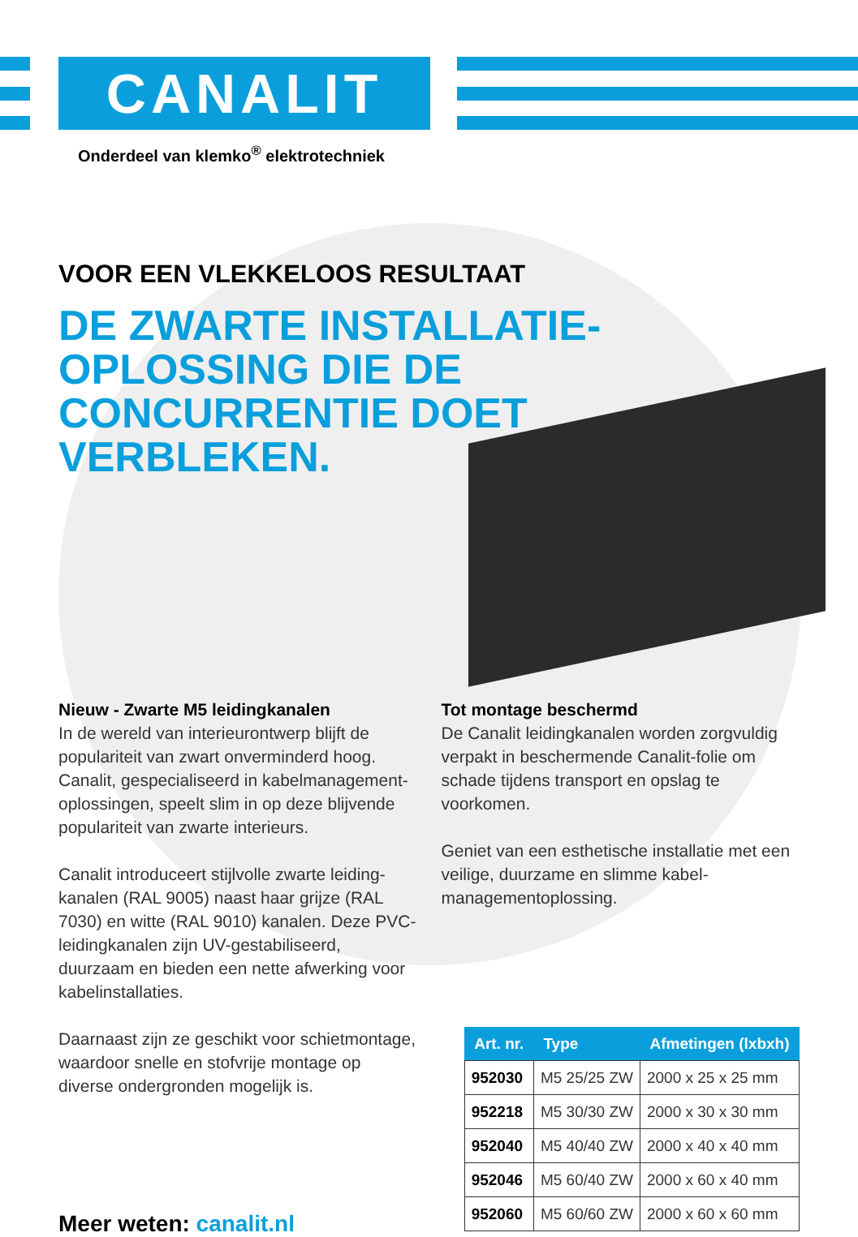CANALIT
Onderdeel van klemko<sup>®</sup> elektrotechniek
VOOR EEN VLEKKELOOS RESULTAAT
DE ZWARTE INSTALLATIE-OPLOSSING DIE DE CONCURRENTIE DOET VERBLEKEN.
Nieuw - Zwarte M5 leidingkanalen
In de wereld van interieurontwerp blijft de populariteit van zwart onverminderd hoog. Canalit, gespecialiseerd in kabelmanagement-oplossingen, speelt slim in op deze blijvende populariteit van zwarte interieurs.
Canalit introduceert stijlvolle zwarte leiding-kanalen (RAL 9005) naast haar grijze (RAL 7030) en witte (RAL 9010) kanalen. Deze PVC-leidingkanalen zijn UV-gestabiliseerd, duurzaam en bieden een nette afwerking voor kabelinstallaties.
Daarnaast zijn ze geschikt voor schietmontage, waardoor snelle en stofvrije montage op diverse ondergronden mogelijk is.
Tot montage beschermd
De Canalit leidingkanalen worden zorgvuldig verpakt in beschermende Canalit-folie om schade tijdens transport en opslag te voorkomen.
Geniet van een esthetische installatie met een veilige, duurzame en slimme kabel-managementoplossing.
| Art. nr. | Type | Afmetingen (lxbxh) |
| --- | --- | --- |
| 952030 | M5 25/25 ZW | 2000 x 25 x 25 mm |
| 952218 | M5 30/30 ZW | 2000 x 30 x 30 mm |
| 952040 | M5 40/40 ZW | 2000 x 40 x 40 mm |
| 952046 | M5 60/40 ZW | 2000 x 60 x 40 mm |
| 952060 | M5 60/60 ZW | 2000 x 60 x 60 mm |
Meer weten: canalit.nl